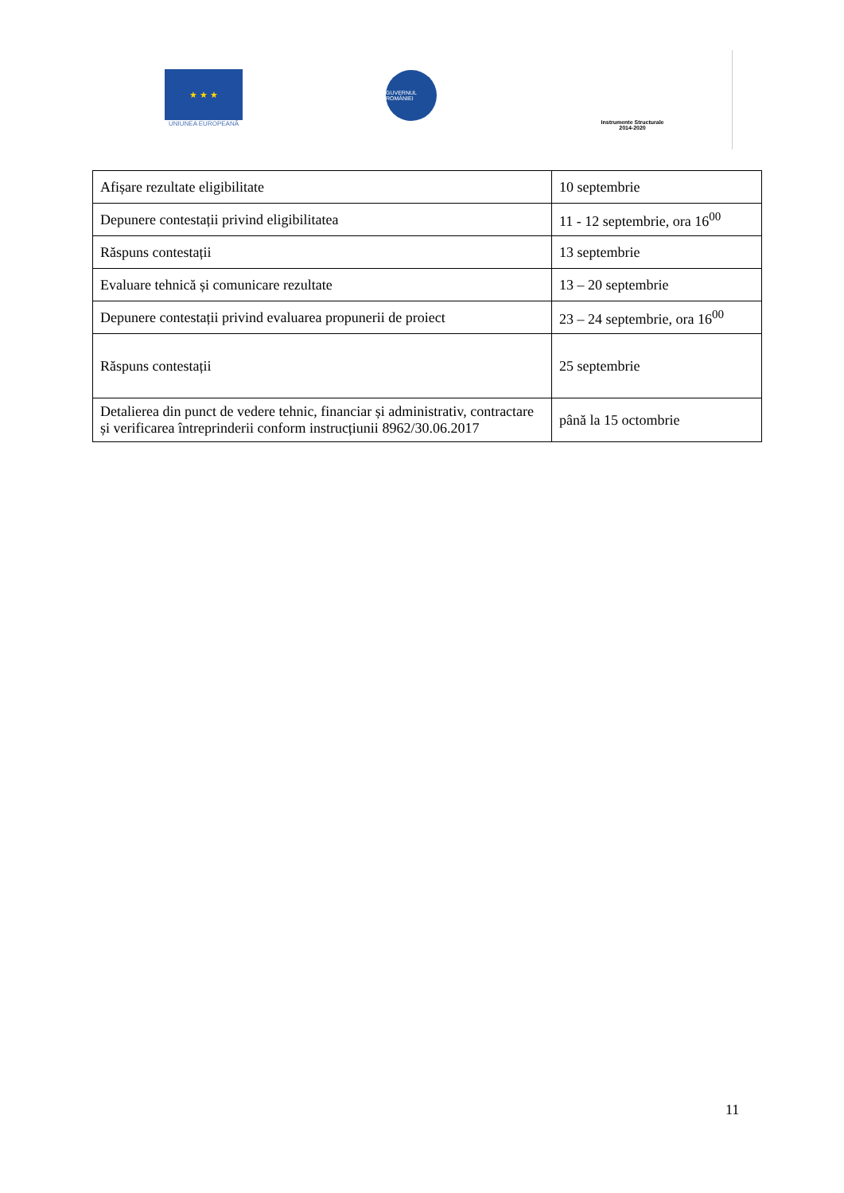★ ★ ★
UNIUNEA EUROPEANĂ
GUVERNUL ROMÂNIEI
Instrumente Structurale
2014-2020
| Afișare rezultate eligibilitate | 10 septembrie |
| Depunere contestații privind eligibilitatea | 11 - 12 septembrie, ora 16<sup>00</sup> |
| Răspuns contestații | 13 septembrie |
| Evaluare tehnică și comunicare rezultate | 13 – 20 septembrie |
| Depunere contestații privind evaluarea propunerii de proiect | 23 – 24 septembrie, ora 16<sup>00</sup> |
| Răspuns contestații | 25 septembrie |
| Detalierea din punct de vedere tehnic, financiar și administrativ, contractare și verificarea întreprinderii conform instrucțiunii 8962/30.06.2017 | până la 15 octombrie |
11